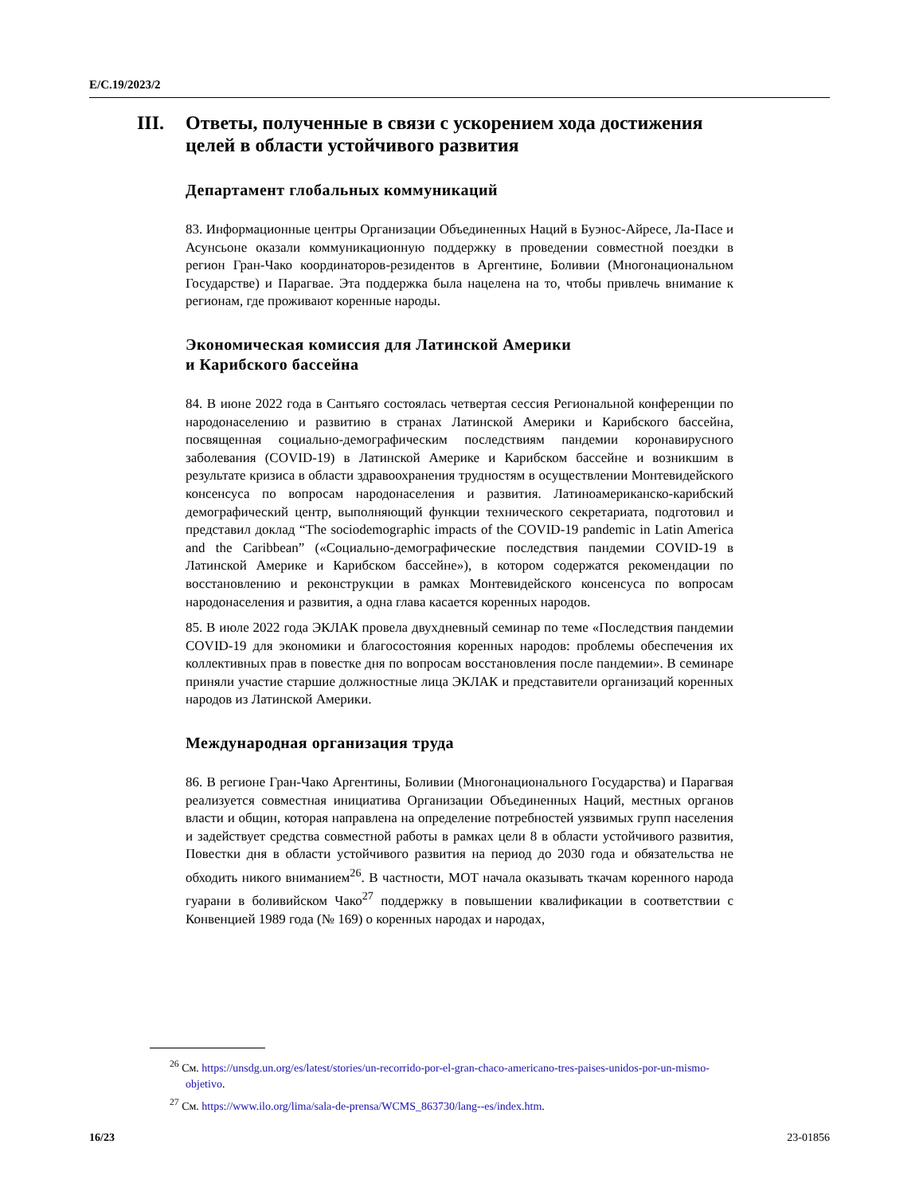E/C.19/2023/2
III. Ответы, полученные в связи с ускорением хода достижения целей в области устойчивого развития
Департамент глобальных коммуникаций
83. Информационные центры Организации Объединенных Наций в Буэнос-Айресе, Ла-Пасе и Асунсьоне оказали коммуникационную поддержку в проведении совместной поездки в регион Гран-Чако координаторов-резидентов в Аргентине, Боливии (Многонациональном Государстве) и Парагвае. Эта поддержка была нацелена на то, чтобы привлечь внимание к регионам, где проживают коренные народы.
Экономическая комиссия для Латинской Америки
и Карибского бассейна
84. В июне 2022 года в Сантьяго состоялась четвертая сессия Региональной конференции по народонаселению и развитию в странах Латинской Америки и Карибского бассейна, посвященная социально-демографическим последствиям пандемии коронавирусного заболевания (COVID-19) в Латинской Америке и Карибском бассейне и возникшим в результате кризиса в области здравоохранения трудностям в осуществлении Монтевидейского консенсуса по вопросам народонаселения и развития. Латиноамериканско-карибский демографический центр, выполняющий функции технического секретариата, подготовил и представил доклад “The sociodemographic impacts of the COVID-19 pandemic in Latin America and the Caribbean” («Социально-демографические последствия пандемии COVID-19 в Латинской Америке и Карибском бассейне»), в котором содержатся рекомендации по восстановлению и реконструкции в рамках Монтевидейского консенсуса по вопросам народонаселения и развития, а одна глава касается коренных народов.
85. В июле 2022 года ЭКЛАК провела двухдневный семинар по теме «Последствия пандемии COVID-19 для экономики и благосостояния коренных народов: проблемы обеспечения их коллективных прав в повестке дня по вопросам восстановления после пандемии». В семинаре приняли участие старшие должностные лица ЭКЛАК и представители организаций коренных народов из Латинской Америки.
Международная организация труда
86. В регионе Гран-Чако Аргентины, Боливии (Многонационального Государства) и Парагвая реализуется совместная инициатива Организации Объединенных Наций, местных органов власти и общин, которая направлена на определение потребностей уязвимых групп населения и задействует средства совместной работы в рамках цели 8 в области устойчивого развития, Повестки дня в области устойчивого развития на период до 2030 года и обязательства не обходить никого вниманием<sup>26</sup>. В частности, МОТ начала оказывать ткачам коренного народа гуарани в боливийском Чако<sup>27</sup> поддержку в повышении квалификации в соответствии с Конвенцией 1989 года (№ 169) о коренных народах и народах,
<sup>26</sup> См. https://unsdg.un.org/es/latest/stories/un-recorrido-por-el-gran-chaco-americano-tres-paises-unidos-por-un-mismo-objetivo.
<sup>27</sup> См. https://www.ilo.org/lima/sala-de-prensa/WCMS_863730/lang--es/index.htm.
16/23 23-01856